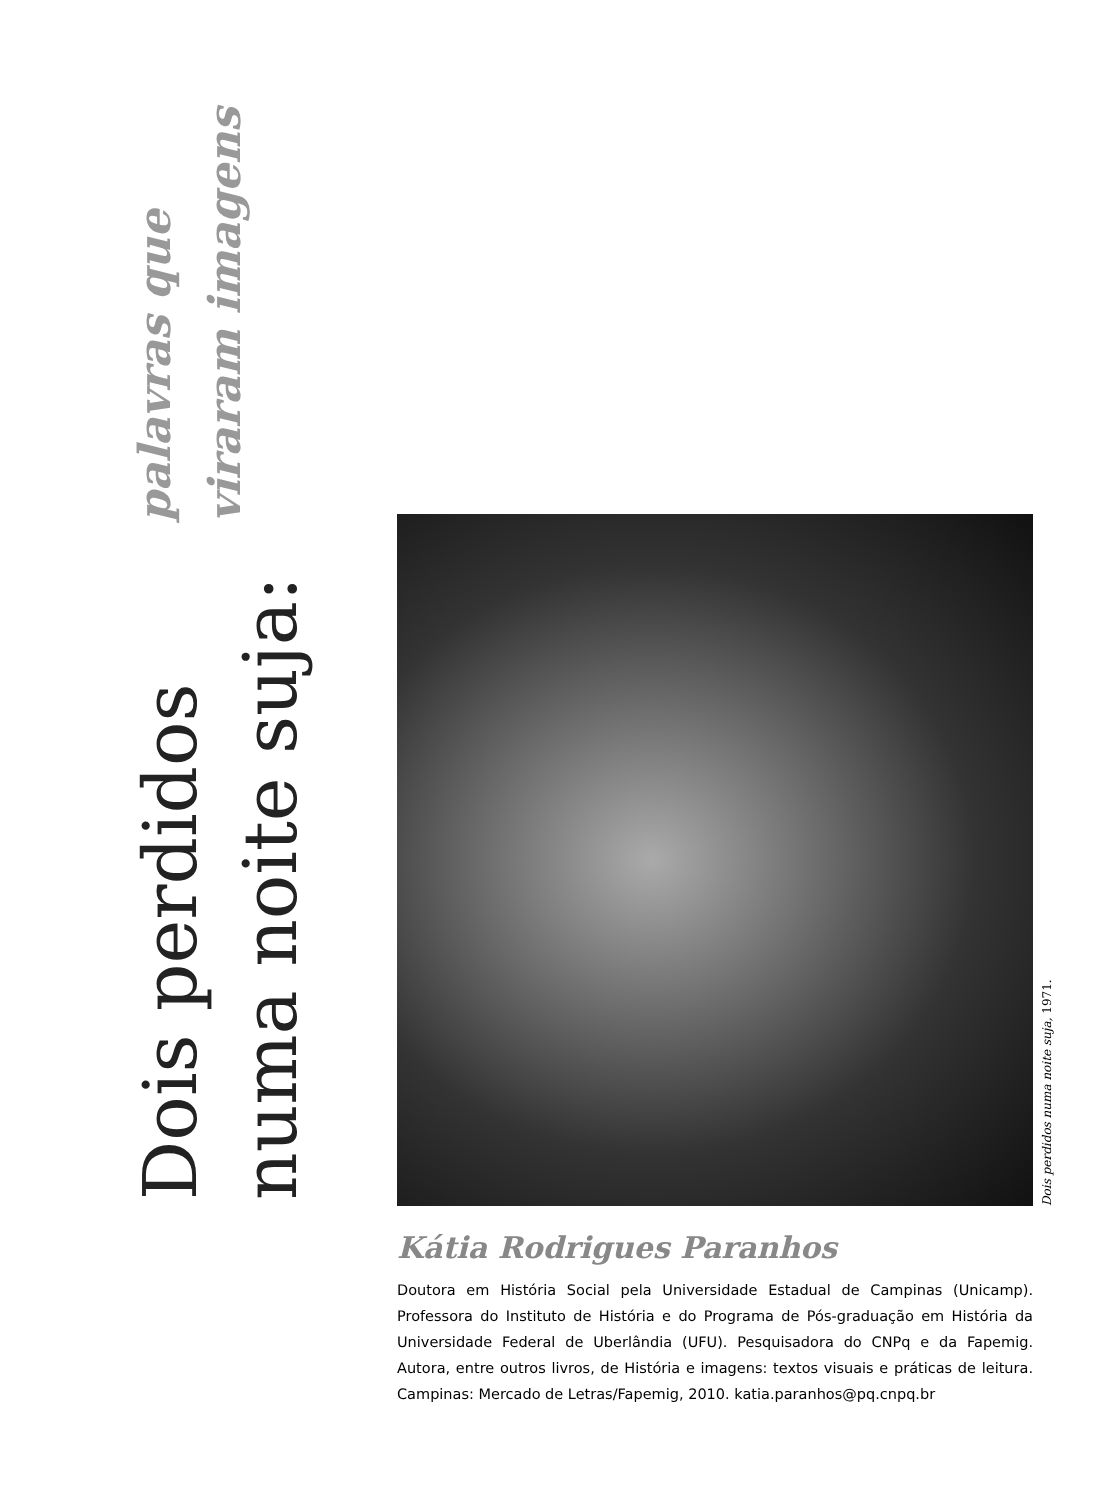Dois perdidos numa noite suja:
palavras que viraram imagens
Dois perdidos numa noite suja, 1971.
Kátia Rodrigues Paranhos
Doutora em História Social pela Universidade Estadual de Campinas (Unicamp). Professora do Instituto de História e do Programa de Pós-graduação em História da Universidade Federal de Uberlândia (UFU). Pesquisadora do CNPq e da Fapemig. Autora, entre outros livros, de História e imagens: textos visuais e práticas de leitura. Campinas: Mercado de Letras/Fapemig, 2010. katia.paranhos@pq.cnpq.br